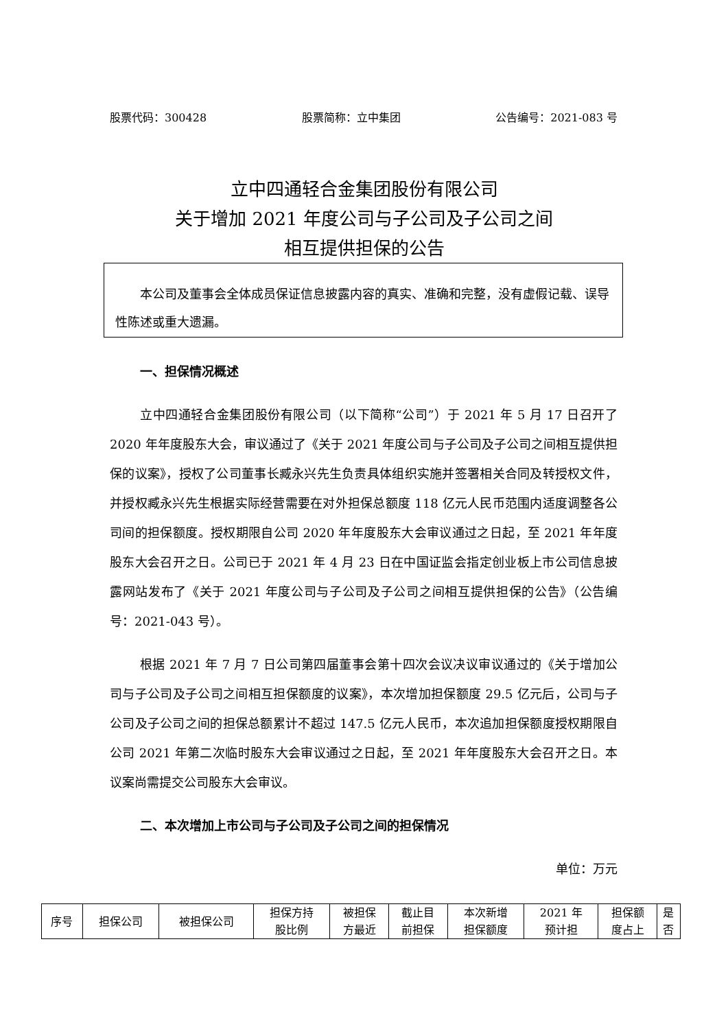股票代码：300428 股票简称：立中集团 公告编号：2021-083 号
立中四通轻合金集团股份有限公司
关于增加 2021 年度公司与子公司及子公司之间
相互提供担保的公告
　　本公司及董事会全体成员保证信息披露内容的真实、准确和完整，没有虚假记载、误导性陈述或重大遗漏。
一、担保情况概述
立中四通轻合金集团股份有限公司（以下简称“公司”）于 2021 年 5 月 17 日召开了 2020 年年度股东大会，审议通过了《关于 2021 年度公司与子公司及子公司之间相互提供担保的议案》，授权了公司董事长臧永兴先生负责具体组织实施并签署相关合同及转授权文件，并授权臧永兴先生根据实际经营需要在对外担保总额度 118 亿元人民币范围内适度调整各公司间的担保额度。授权期限自公司 2020 年年度股东大会审议通过之日起，至 2021 年年度股东大会召开之日。公司已于 2021 年 4 月 23 日在中国证监会指定创业板上市公司信息披露网站发布了《关于 2021 年度公司与子公司及子公司之间相互提供担保的公告》（公告编号：2021-043 号）。
根据 2021 年 7 月 7 日公司第四届董事会第十四次会议决议审议通过的《关于增加公司与子公司及子公司之间相互担保额度的议案》，本次增加担保额度 29.5 亿元后，公司与子公司及子公司之间的担保总额累计不超过 147.5 亿元人民币，本次追加担保额度授权期限自公司 2021 年第二次临时股东大会审议通过之日起，至 2021 年年度股东大会召开之日。本议案尚需提交公司股东大会审议。
二、本次增加上市公司与子公司及子公司之间的担保情况
单位：万元
| 序号 | 担保公司 | 被担保公司 | 担保方持 股比例 | 被担保 方最近 | 截止目 前担保 | 本次新增 担保额度 | 2021 年 预计担 | 担保额 度占上 | 是 否 |
| --- | --- | --- | --- | --- | --- | --- | --- | --- | --- |